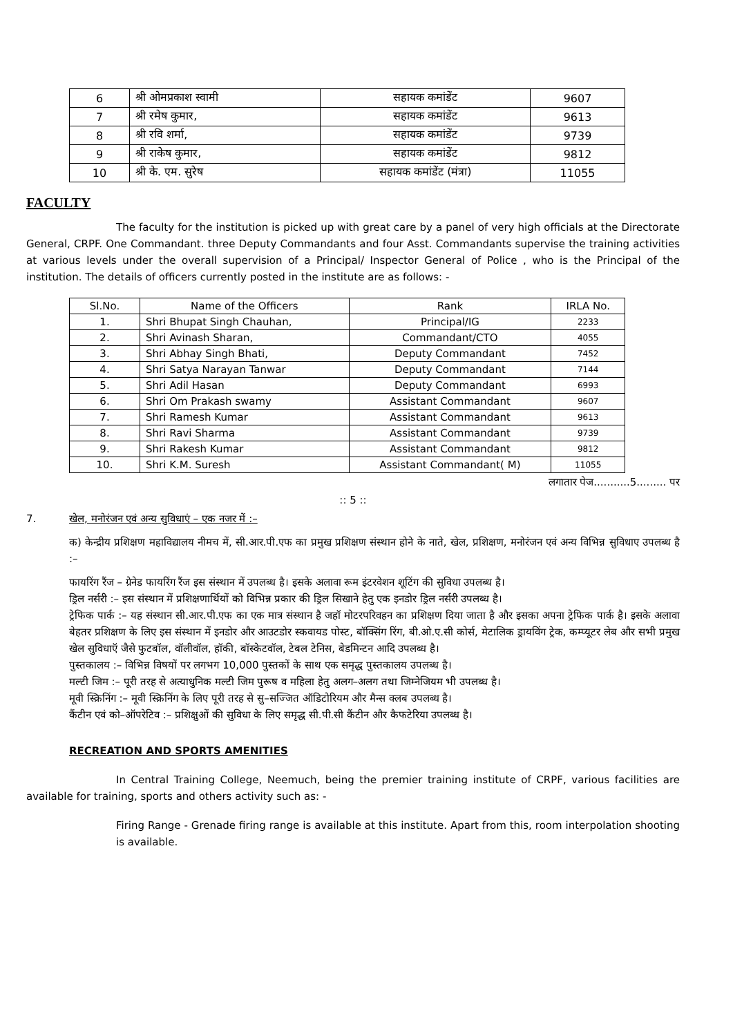| 6 | श्री ओमप्रकाश स्वामी | सहायक कमांडेंट | 9607 |
| 7 | श्री रमेष कुमार, | सहायक कमांडेंट | 9613 |
| 8 | श्री रवि शर्मा, | सहायक कमांडेंट | 9739 |
| 9 | श्री राकेष कुमार, | सहायक कमांडेंट | 9812 |
| 10 | श्री के. एम. सुरेष | सहायक कमांडेंट (मंत्रा) | 11055 |
FACULTY
The faculty for the institution is picked up with great care by a panel of very high officials at the Directorate General, CRPF. One Commandant. three Deputy Commandants and four Asst. Commandants supervise the training activities at various levels under the overall supervision of a Principal/ Inspector General of Police , who is the Principal of the institution. The details of officers currently posted in the institute are as follows: -
| Sl.No. | Name of the Officers | Rank | IRLA No. |
| 1. | Shri Bhupat Singh Chauhan, | Principal/IG | 2233 |
| 2. | Shri Avinash Sharan, | Commandant/CTO | 4055 |
| 3. | Shri Abhay Singh Bhati, | Deputy Commandant | 7452 |
| 4. | Shri Satya Narayan Tanwar | Deputy Commandant | 7144 |
| 5. | Shri Adil Hasan | Deputy Commandant | 6993 |
| 6. | Shri Om Prakash swamy | Assistant Commandant | 9607 |
| 7. | Shri Ramesh Kumar | Assistant Commandant | 9613 |
| 8. | Shri Ravi Sharma | Assistant Commandant | 9739 |
| 9. | Shri Rakesh Kumar | Assistant Commandant | 9812 |
| 10. | Shri K.M. Suresh | Assistant Commandant( M) | 11055 |
लगातार पेज...........5......... पर
:: 5 ::
7. खेल, मनोरंजन एवं अन्य सुविधाएं – एक नजर में :–
क) केन्द्रीय प्रशिक्षण महाविद्यालय नीमच में, सी.आर.पी.एफ का प्रमुख प्रशिक्षण संस्थान होने के नाते, खेल, प्रशिक्षण, मनोरंजन एवं अन्य विभिन्न सुविधाए उपलब्ध है :–
फायरिंग रैंज – ग्रेनेड फायरिंग रैंज इस संस्थान में उपलब्ध है। इसके अलावा रूम इंटरवेशन शूटिंग की सुविधा उपलब्ध है।
ड्रिल नर्सरी :– इस संस्थान में प्रशिक्षणार्थियों को विभिन्न प्रकार की ड्रिल सिखाने हेतु एक इनडोर ड्रिल नर्सरी उपलब्ध है।
ट्रेफिक पार्क :– यह संस्थान सी.आर.पी.एफ का एक मात्र संस्थान है जहॉ मोटरपरिवहन का प्रशिक्षण दिया जाता है और इसका अपना ट्रेफिक पार्क है। इसके अलावा बेहतर प्रशिक्षण के लिए इस संस्थान में इनडोर और आउटडोर स्कवायड पोस्ट, बॉक्सिंग रिंग, बी.ओ.ए.सी कोर्स, मेटालिक ड्रायविंग ट्रेक, कम्प्यूटर लेब और सभी प्रमुख खेल सुविधाऍ जैसे फुटबॉल, वॉलीवॉल, हॉकी, बॉस्केटवॉल, टेबल टेनिस, बेडमिन्टन आदि उपलब्ध है।
पुस्तकालय :– विभिन्न विषयों पर लगभग 10,000 पुस्तकों के साथ एक समृद्ध पुस्तकालय उपलब्ध है।
मल्टी जिम :– पूरी तरह से अत्याधुनिक मल्टी जिम पुरूष व महिला हेतु अलग–अलग तथा जिम्नेजियम भी उपलब्ध है।
मूवी स्क्रिनिंग :– मूवी स्क्रिनिंग के लिए पूरी तरह से सु–सज्जित ऑडिटोरियम और मैन्स क्लब उपलब्ध है।
कैंटीन एवं को–ऑपरेटिव :– प्रशिक्षुओं की सुविधा के लिए समृद्ध सी.पी.सी कैंटीन और कैफटेरिया उपलब्ध है।
RECREATION AND SPORTS AMENITIES
In Central Training College, Neemuch, being the premier training institute of CRPF, various facilities are available for training, sports and others activity such as: -
Firing Range - Grenade firing range is available at this institute. Apart from this, room interpolation shooting is available.